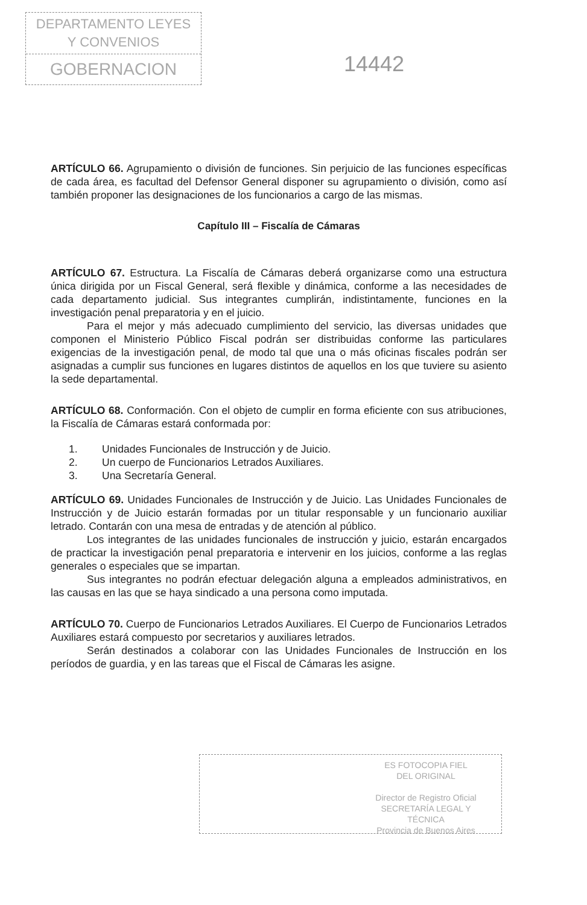DEPARTAMENTO LEYES
Y CONVENIOS
GOBERNACION
14442
ARTÍCULO 66. Agrupamiento o división de funciones. Sin perjuicio de las funciones específicas de cada área, es facultad del Defensor General disponer su agrupamiento o división, como así también proponer las designaciones de los funcionarios a cargo de las mismas.
Capítulo III – Fiscalía de Cámaras
ARTÍCULO 67. Estructura. La Fiscalía de Cámaras deberá organizarse como una estructura única dirigida por un Fiscal General, será flexible y dinámica, conforme a las necesidades de cada departamento judicial. Sus integrantes cumplirán, indistintamente, funciones en la investigación penal preparatoria y en el juicio.
Para el mejor y más adecuado cumplimiento del servicio, las diversas unidades que componen el Ministerio Público Fiscal podrán ser distribuidas conforme las particulares exigencias de la investigación penal, de modo tal que una o más oficinas fiscales podrán ser asignadas a cumplir sus funciones en lugares distintos de aquellos en los que tuviere su asiento la sede departamental.
ARTÍCULO 68. Conformación. Con el objeto de cumplir en forma eficiente con sus atribuciones, la Fiscalía de Cámaras estará conformada por:
1. Unidades Funcionales de Instrucción y de Juicio.
2. Un cuerpo de Funcionarios Letrados Auxiliares.
3. Una Secretaría General.
ARTÍCULO 69. Unidades Funcionales de Instrucción y de Juicio. Las Unidades Funcionales de Instrucción y de Juicio estarán formadas por un titular responsable y un funcionario auxiliar letrado. Contarán con una mesa de entradas y de atención al público.
Los integrantes de las unidades funcionales de instrucción y juicio, estarán encargados de practicar la investigación penal preparatoria e intervenir en los juicios, conforme a las reglas generales o especiales que se impartan.
Sus integrantes no podrán efectuar delegación alguna a empleados administrativos, en las causas en las que se haya sindicado a una persona como imputada.
ARTÍCULO 70. Cuerpo de Funcionarios Letrados Auxiliares. El Cuerpo de Funcionarios Letrados Auxiliares estará compuesto por secretarios y auxiliares letrados.
Serán destinados a colaborar con las Unidades Funcionales de Instrucción en los períodos de guardia, y en las tareas que el Fiscal de Cámaras les asigne.
ES FOTOCOPIA FIEL
DEL ORIGINAL
Director de Registro Oficial
SECRETARÍA LEGAL Y
TÉCNICA
Provincia de Buenos Aires